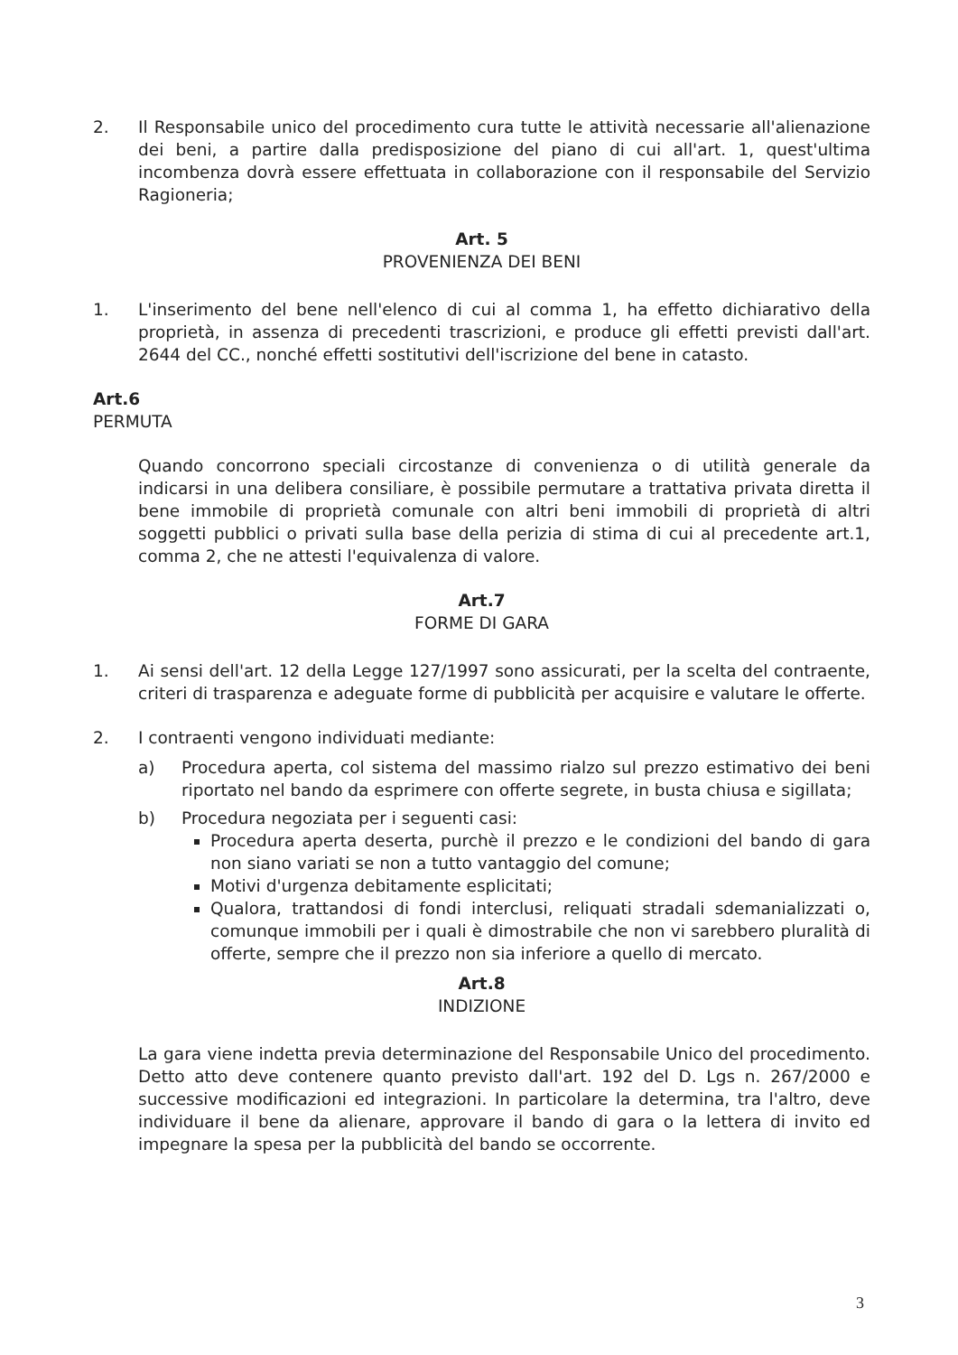2. Il Responsabile unico del procedimento cura tutte le attività necessarie all'alienazione dei beni, a partire dalla predisposizione del piano di cui all'art. 1, quest'ultima incombenza dovrà essere effettuata in collaborazione con il responsabile del Servizio Ragioneria;
Art. 5
PROVENIENZA DEI BENI
1. L'inserimento del bene nell'elenco di cui al comma 1, ha effetto dichiarativo della proprietà, in assenza di precedenti trascrizioni, e produce gli effetti previsti dall'art. 2644 del CC., nonché effetti sostitutivi dell'iscrizione del bene in catasto.
Art.6
PERMUTA
Quando concorrono speciali circostanze di convenienza o di utilità generale da indicarsi in una delibera consiliare, è possibile permutare a trattativa privata diretta il bene immobile di proprietà comunale con altri beni immobili di proprietà di altri soggetti pubblici o privati sulla base della perizia di stima di cui al precedente art.1, comma 2, che ne attesti l'equivalenza di valore.
Art.7
FORME DI GARA
1. Ai sensi dell'art. 12 della Legge 127/1997 sono assicurati, per la scelta del contraente, criteri di trasparenza e adeguate forme di pubblicità per acquisire e valutare le offerte.
2. I contraenti vengono individuati mediante:
a) Procedura aperta, col sistema del massimo rialzo sul prezzo estimativo dei beni riportato nel bando da esprimere con offerte segrete, in busta chiusa e sigillata;
b) Procedura negoziata per i seguenti casi:
Procedura aperta deserta, purchè il prezzo e le condizioni del bando di gara non siano variati se non a tutto vantaggio del comune;
Motivi d'urgenza debitamente esplicitati;
Qualora, trattandosi di fondi interclusi, reliquati stradali sdemanializzati o, comunque immobili per i quali è dimostrabile che non vi sarebbero pluralità di offerte, sempre che il prezzo non sia inferiore a quello di mercato.
Art.8
INDIZIONE
La gara viene indetta previa determinazione del Responsabile Unico del procedimento. Detto atto deve contenere quanto previsto dall'art. 192 del D. Lgs n. 267/2000 e successive modificazioni ed integrazioni. In particolare la determina, tra l'altro, deve individuare il bene da alienare, approvare il bando di gara o la lettera di invito ed impegnare la spesa per la pubblicità del bando se occorrente.
3